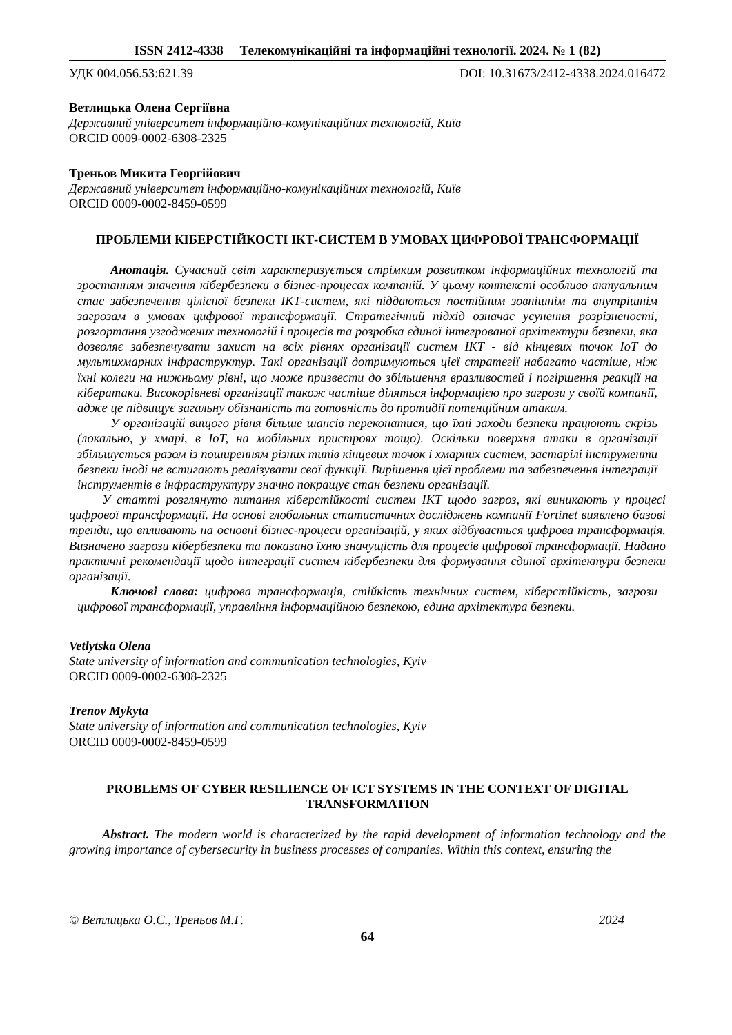ISSN 2412-4338 Телекомунікаційні та інформаційні технології. 2024. № 1 (82)
УДК 004.056.53:621.39 DOI: 10.31673/2412-4338.2024.016472
Ветлицька Олена Сергіївна
Державний університет інформаційно-комунікаційних технологій, Київ
ORCID 0009-0002-6308-2325
Треньов Микита Георгійович
Державний університет інформаційно-комунікаційних технологій, Київ
ORCID 0009-0002-8459-0599
ПРОБЛЕМИ КІБЕРСТІЙКОСТІ ІКТ-СИСТЕМ В УМОВАХ ЦИФРОВОЇ ТРАНСФОРМАЦІЇ
Анотація. Сучасний світ характеризується стрімким розвитком інформаційних технологій та зростанням значення кібербезпеки в бізнес-процесах компаній. У цьому контексті особливо актуальним стає забезпечення цілісної безпеки ІКТ-систем, які піддаються постійним зовнішнім та внутрішнім загрозам в умовах цифрової трансформації. Стратегічний підхід означає усунення розрізненості, розгортання узгоджених технологій і процесів та розробка єдиної інтегрованої архітектури безпеки, яка дозволяє забезпечувати захист на всіх рівнях організації систем ІКТ - від кінцевих точок IoT до мультихмарних інфраструктур. Такі організації дотримуються цієї стратегії набагато частіше, ніж їхні колеги на нижньому рівні, що може призвести до збільшення вразливостей і погіршення реакції на кібератаки. Високорівневі організації також частіше діляться інформацією про загрози у своїй компанії, адже це підвищує загальну обізнаність та готовність до протидії потенційним атакам.
У організацій вищого рівня більше шансів переконатися, що їхні заходи безпеки працюють скрізь (локально, у хмарі, в IoT, на мобільних пристроях тощо). Оскільки поверхня атаки в організації збільшується разом із поширенням різних типів кінцевих точок і хмарних систем, застарілі інструменти безпеки іноді не встигають реалізувати свої функції. Вирішення цієї проблеми та забезпечення інтеграції інструментів в інфраструктуру значно покращує стан безпеки організації.
У статті розглянуто питання кіберстійкості систем ІКТ щодо загроз, які виникають у процесі цифрової трансформації. На основі глобальних статистичних досліджень компанії Fortinet виявлено базові тренди, що впливають на основні бізнес-процеси організацій, у яких відбувається цифрова трансформація. Визначено загрози кібербезпеки та показано їхню значущість для процесів цифрової трансформації. Надано практичні рекомендації щодо інтеграції систем кібербезпеки для формування єдиної архітектури безпеки організації.
Ключові слова: цифрова трансформація, стійкість технічних систем, кіберстійкість, загрози цифрової трансформації, управління інформаційною безпекою, єдина архітектура безпеки.
Vetlytska Olena
State university of information and communication technologies, Kyiv
ORCID 0009-0002-6308-2325
Trenov Mykyta
State university of information and communication technologies, Kyiv
ORCID 0009-0002-8459-0599
PROBLEMS OF CYBER RESILIENCE OF ICT SYSTEMS IN THE CONTEXT OF DIGITAL TRANSFORMATION
Abstract. The modern world is characterized by the rapid development of information technology and the growing importance of cybersecurity in business processes of companies. Within this context, ensuring the
© Ветлицька О.С., Треньов М.Г. 2024
64